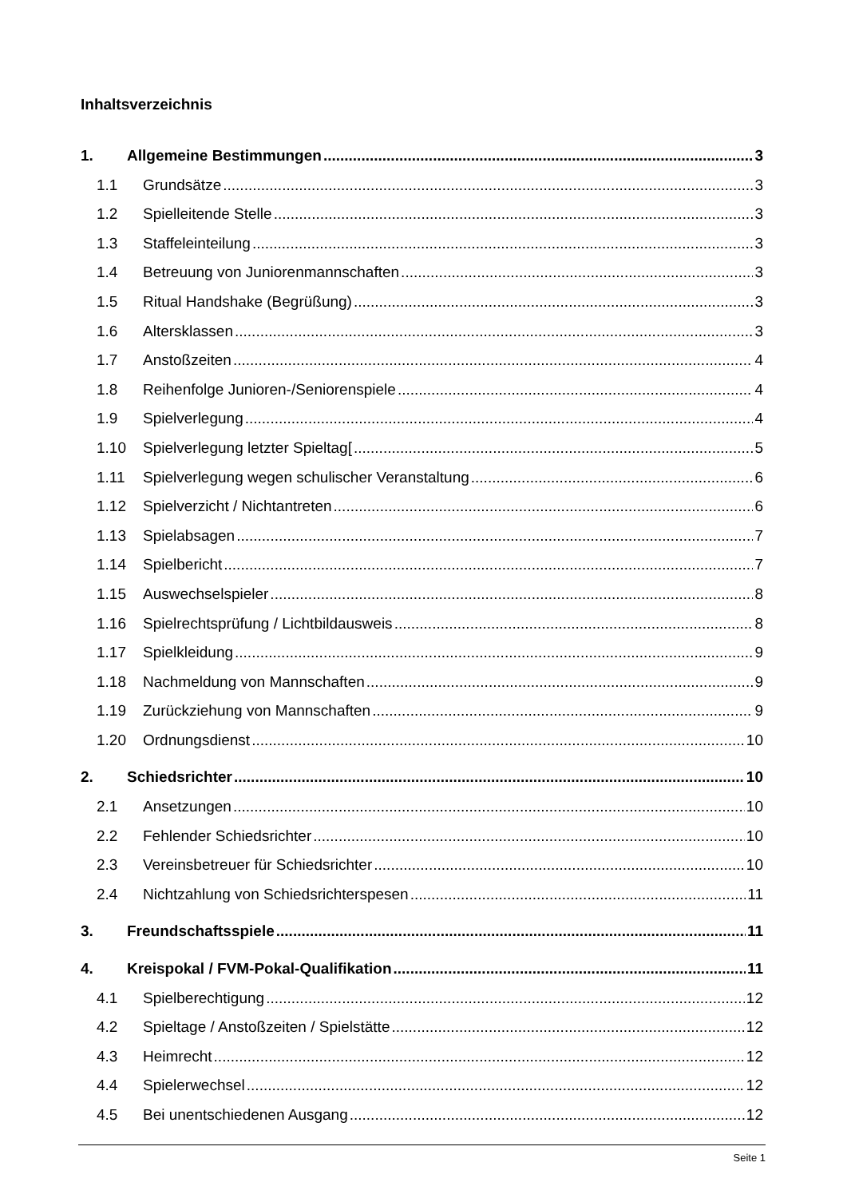Inhaltsverzeichnis
1. Allgemeine Bestimmungen 3
1.1 Grundsätze 3
1.2 Spielleitende Stelle 3
1.3 Staffeleinteilung 3
1.4 Betreuung von Juniorenmannschaften 3
1.5 Ritual Handshake (Begrüßung) 3
1.6 Altersklassen 3
1.7 Anstoßzeiten 4
1.8 Reihenfolge Junioren-/Seniorenspiele 4
1.9 Spielverlegung 4
1.10 Spielverlegung letzter Spieltag[ 5
1.11 Spielverlegung wegen schulischer Veranstaltung 6
1.12 Spielverzicht / Nichtantreten 6
1.13 Spielabsagen 7
1.14 Spielbericht 7
1.15 Auswechselspieler 8
1.16 Spielrechtsprüfung / Lichtbildausweis 8
1.17 Spielkleidung 9
1.18 Nachmeldung von Mannschaften 9
1.19 Zurückziehung von Mannschaften 9
1.20 Ordnungsdienst 10
2. Schiedsrichter 10
2.1 Ansetzungen 10
2.2 Fehlender Schiedsrichter 10
2.3 Vereinsbetreuer für Schiedsrichter 10
2.4 Nichtzahlung von Schiedsrichterspesen 11
3. Freundschaftsspiele 11
4. Kreispokal / FVM-Pokal-Qualifikation 11
4.1 Spielberechtigung 12
4.2 Spieltage / Anstoßzeiten / Spielstätte 12
4.3 Heimrecht 12
4.4 Spielerwechsel 12
4.5 Bei unentschiedenen Ausgang 12
Seite 1